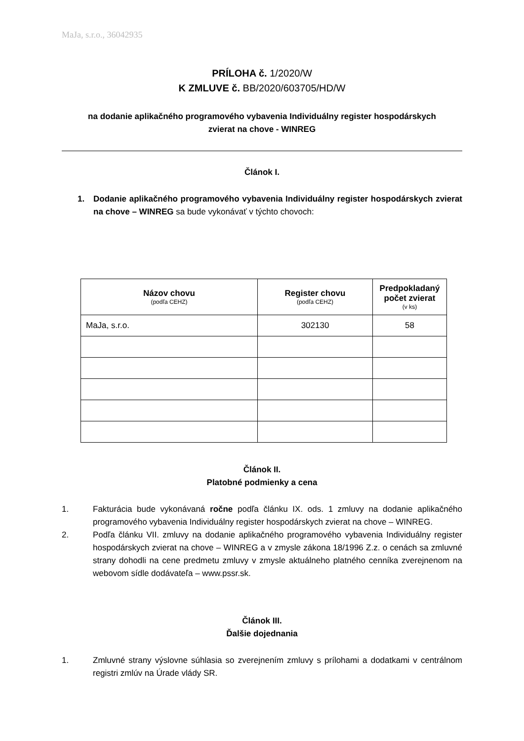MaJa, s.r.o., 36042935
PRÍLOHA č. 1/2020/W
K ZMLUVE č. BB/2020/603705/HD/W
na dodanie aplikačného programového vybavenia Individuálny register hospodárskych
zvierat na chove - WINREG
Článok I.
1. Dodanie aplikačného programového vybavenia Individuálny register hospodárskych zvierat na chove – WINREG sa bude vykonávať v týchto chovoch:
| Názov chovu (podľa CEHZ) | Register chovu (podľa CEHZ) | Predpokladaný počet zvierat (v ks) |
| --- | --- | --- |
| MaJa, s.r.o. | 302130 | 58 |
Článok II.
Platobné podmienky a cena
1. Fakturácia bude vykonávaná ročne podľa článku IX. ods. 1 zmluvy na dodanie aplikačného programového vybavenia Individuálny register hospodárskych zvierat na chove – WINREG.
2. Podľa článku VII. zmluvy na dodanie aplikačného programového vybavenia Individuálny register hospodárskych zvierat na chove – WINREG a v zmysle zákona 18/1996 Z.z. o cenách sa zmluvné strany dohodli na cene predmetu zmluvy v zmysle aktuálneho platného cenníka zverejnenom na webovom sídle dodávateľa – www.pssr.sk.
Článok III.
Ďalšie dojednania
1. Zmluvné strany výslovne súhlasia so zverejnením zmluvy s prílohami a dodatkami v centrálnom registri zmlúv na Úrade vlády SR.